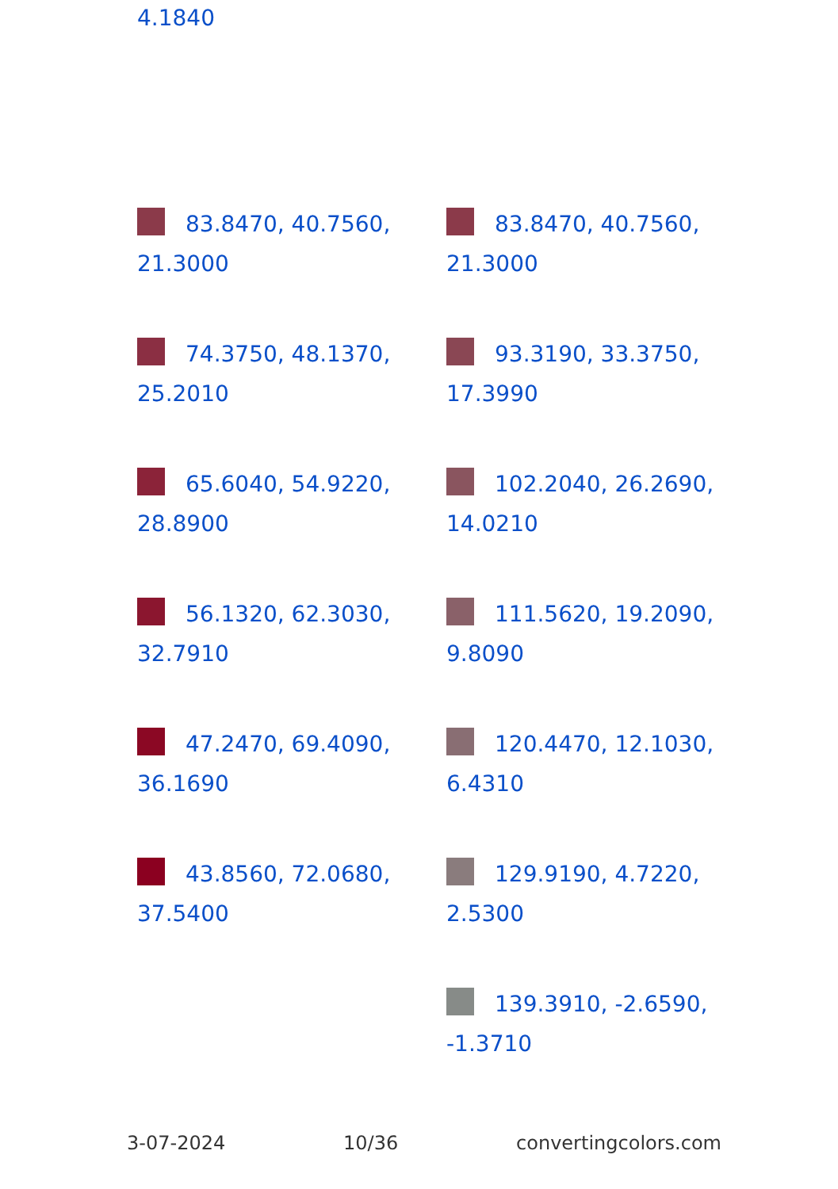4.1840
83.8470, 40.7560, 21.3000
83.8470, 40.7560, 21.3000
74.3750, 48.1370, 25.2010
93.3190, 33.3750, 17.3990
65.6040, 54.9220, 28.8900
102.2040, 26.2690, 14.0210
56.1320, 62.3030, 32.7910
111.5620, 19.2090, 9.8090
47.2470, 69.4090, 36.1690
120.4470, 12.1030, 6.4310
43.8560, 72.0680, 37.5400
129.9190, 4.7220, 2.5300
139.3910, -2.6590, -1.3710
3-07-2024 10/36 convertingcolors.com